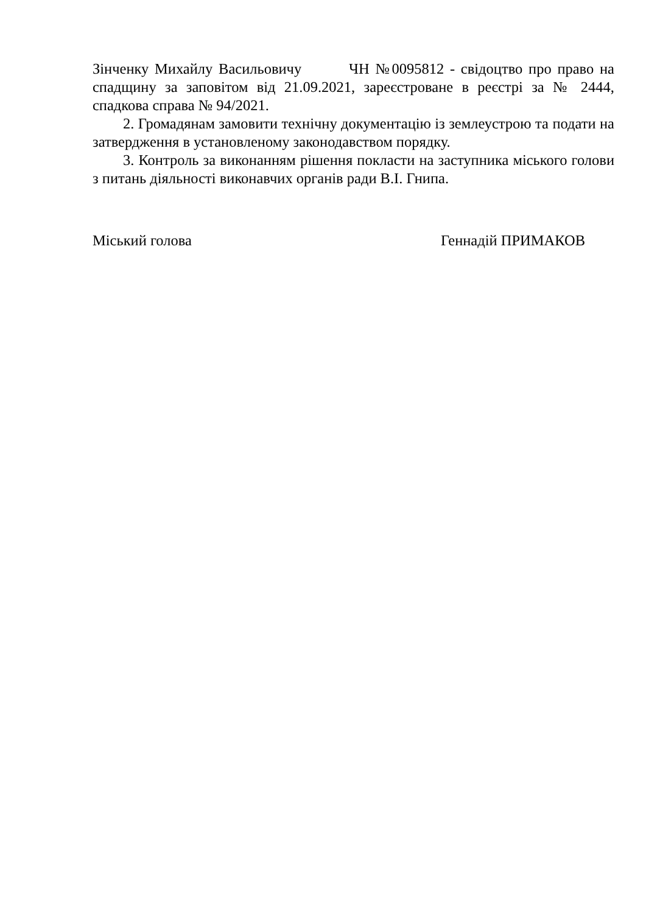Зінченку Михайлу Васильовичу ЧН №0095812 - свідоцтво про право на спадщину за заповітом від 21.09.2021, зареєстроване в реєстрі за № 2444, спадкова справа № 94/2021.
2. Громадянам замовити технічну документацію із землеустрою та подати на затвердження в установленому законодавством порядку.
3. Контроль за виконанням рішення покласти на заступника міського голови з питань діяльності виконавчих органів ради В.І. Гнипа.
Міський голова Геннадій ПРИМАКОВ